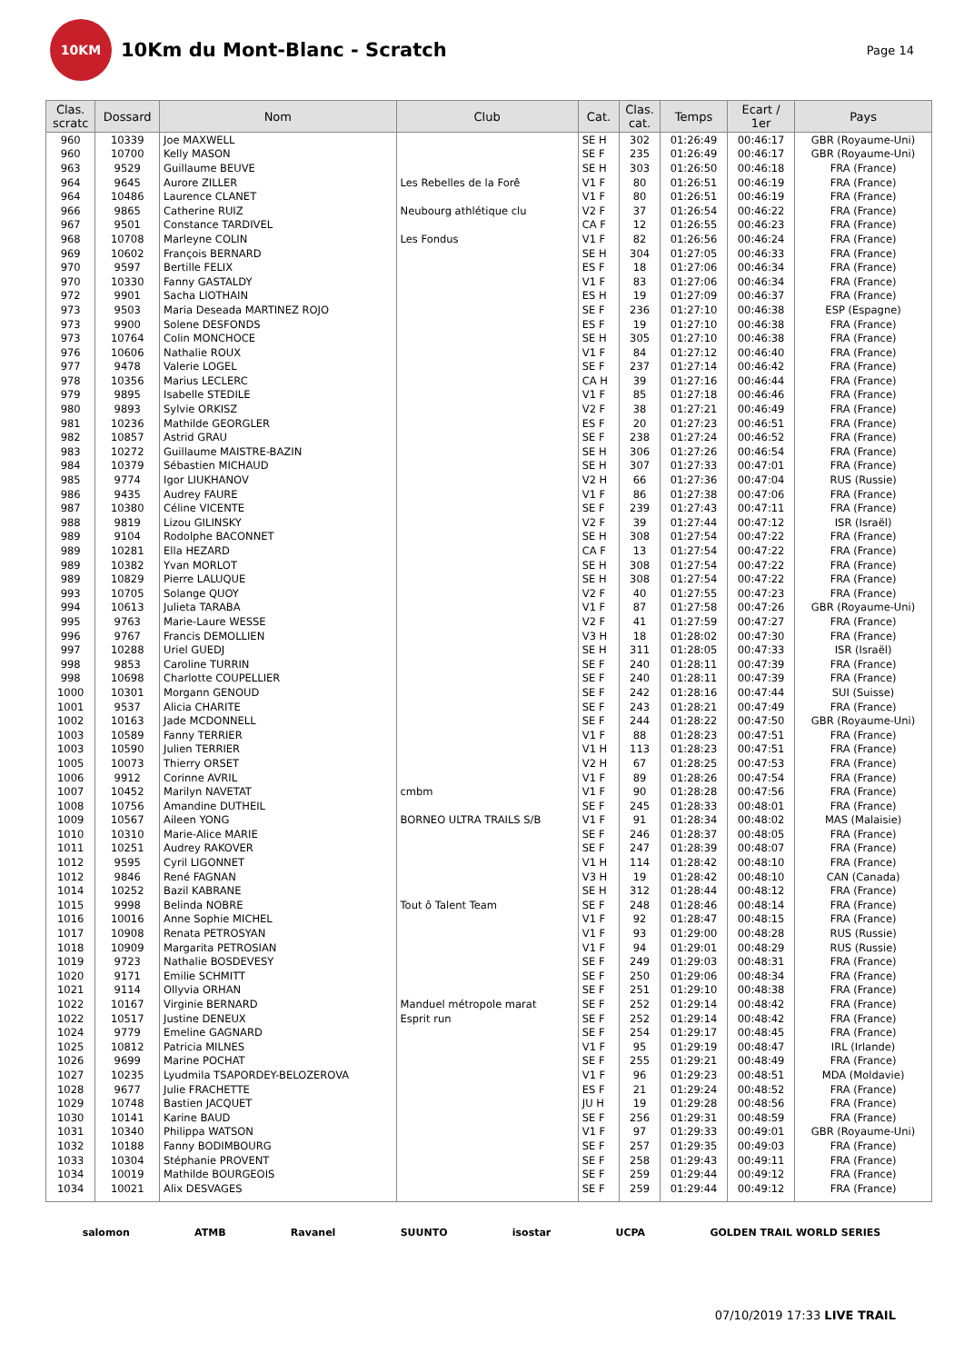10KM
10Km du Mont-Blanc - Scratch
Page 14
| Clas. scratc | Dossard | Nom | Club | Cat. | Clas. cat. | Temps | Ecart / 1er | Pays |
| --- | --- | --- | --- | --- | --- | --- | --- | --- |
| 960 | 10339 | Joe MAXWELL | | SE H | 302 | 01:26:49 | 00:46:17 | GBR (Royaume-Uni) |
| 960 | 10700 | Kelly MASON | | SE F | 235 | 01:26:49 | 00:46:17 | GBR (Royaume-Uni) |
| 963 | 9529 | Guillaume BEUVE | | SE H | 303 | 01:26:50 | 00:46:18 | FRA (France) |
| 964 | 9645 | Aurore ZILLER | Les Rebelles de la Forê | V1 F | 80 | 01:26:51 | 00:46:19 | FRA (France) |
| 964 | 10486 | Laurence CLANET | | V1 F | 80 | 01:26:51 | 00:46:19 | FRA (France) |
| 966 | 9865 | Catherine RUIZ | Neubourg athlétique clu | V2 F | 37 | 01:26:54 | 00:46:22 | FRA (France) |
| 967 | 9501 | Constance TARDIVEL | | CA F | 12 | 01:26:55 | 00:46:23 | FRA (France) |
| 968 | 10708 | Marleyne COLIN | Les Fondus | V1 F | 82 | 01:26:56 | 00:46:24 | FRA (France) |
| 969 | 10602 | François BERNARD | | SE H | 304 | 01:27:05 | 00:46:33 | FRA (France) |
| 970 | 9597 | Bertille FELIX | | ES F | 18 | 01:27:06 | 00:46:34 | FRA (France) |
| 970 | 10330 | Fanny GASTALDY | | V1 F | 83 | 01:27:06 | 00:46:34 | FRA (France) |
| 972 | 9901 | Sacha LIOTHAIN | | ES H | 19 | 01:27:09 | 00:46:37 | FRA (France) |
| 973 | 9503 | Maria Deseada MARTINEZ ROJO | | SE F | 236 | 01:27:10 | 00:46:38 | ESP (Espagne) |
| 973 | 9900 | Solene DESFONDS | | ES F | 19 | 01:27:10 | 00:46:38 | FRA (France) |
| 973 | 10764 | Colin MONCHOCE | | SE H | 305 | 01:27:10 | 00:46:38 | FRA (France) |
| 976 | 10606 | Nathalie ROUX | | V1 F | 84 | 01:27:12 | 00:46:40 | FRA (France) |
| 977 | 9478 | Valerie LOGEL | | SE F | 237 | 01:27:14 | 00:46:42 | FRA (France) |
| 978 | 10356 | Marius LECLERC | | CA H | 39 | 01:27:16 | 00:46:44 | FRA (France) |
| 979 | 9895 | Isabelle STEDILE | | V1 F | 85 | 01:27:18 | 00:46:46 | FRA (France) |
| 980 | 9893 | Sylvie ORKISZ | | V2 F | 38 | 01:27:21 | 00:46:49 | FRA (France) |
| 981 | 10236 | Mathilde GEORGLER | | ES F | 20 | 01:27:23 | 00:46:51 | FRA (France) |
| 982 | 10857 | Astrid GRAU | | SE F | 238 | 01:27:24 | 00:46:52 | FRA (France) |
| 983 | 10272 | Guillaume MAISTRE-BAZIN | | SE H | 306 | 01:27:26 | 00:46:54 | FRA (France) |
| 984 | 10379 | Sébastien MICHAUD | | SE H | 307 | 01:27:33 | 00:47:01 | FRA (France) |
| 985 | 9774 | Igor LIUKHANOV | | V2 H | 66 | 01:27:36 | 00:47:04 | RUS (Russie) |
| 986 | 9435 | Audrey FAURE | | V1 F | 86 | 01:27:38 | 00:47:06 | FRA (France) |
| 987 | 10380 | Céline VICENTE | | SE F | 239 | 01:27:43 | 00:47:11 | FRA (France) |
| 988 | 9819 | Lizou GILINSKY | | V2 F | 39 | 01:27:44 | 00:47:12 | ISR (Israël) |
| 989 | 9104 | Rodolphe BACONNET | | SE H | 308 | 01:27:54 | 00:47:22 | FRA (France) |
| 989 | 10281 | Ella HEZARD | | CA F | 13 | 01:27:54 | 00:47:22 | FRA (France) |
| 989 | 10382 | Yvan MORLOT | | SE H | 308 | 01:27:54 | 00:47:22 | FRA (France) |
| 989 | 10829 | Pierre LALUQUE | | SE H | 308 | 01:27:54 | 00:47:22 | FRA (France) |
| 993 | 10705 | Solange QUOY | | V2 F | 40 | 01:27:55 | 00:47:23 | FRA (France) |
| 994 | 10613 | Julieta TARABA | | V1 F | 87 | 01:27:58 | 00:47:26 | GBR (Royaume-Uni) |
| 995 | 9763 | Marie-Laure WESSE | | V2 F | 41 | 01:27:59 | 00:47:27 | FRA (France) |
| 996 | 9767 | Francis DEMOLLIEN | | V3 H | 18 | 01:28:02 | 00:47:30 | FRA (France) |
| 997 | 10288 | Uriel GUEDJ | | SE H | 311 | 01:28:05 | 00:47:33 | ISR (Israël) |
| 998 | 9853 | Caroline TURRIN | | SE F | 240 | 01:28:11 | 00:47:39 | FRA (France) |
| 998 | 10698 | Charlotte COUPELLIER | | SE F | 240 | 01:28:11 | 00:47:39 | FRA (France) |
| 1000 | 10301 | Morgann GENOUD | | SE F | 242 | 01:28:16 | 00:47:44 | SUI (Suisse) |
| 1001 | 9537 | Alicia CHARITE | | SE F | 243 | 01:28:21 | 00:47:49 | FRA (France) |
| 1002 | 10163 | Jade MCDONNELL | | SE F | 244 | 01:28:22 | 00:47:50 | GBR (Royaume-Uni) |
| 1003 | 10589 | Fanny TERRIER | | V1 F | 88 | 01:28:23 | 00:47:51 | FRA (France) |
| 1003 | 10590 | Julien TERRIER | | V1 H | 113 | 01:28:23 | 00:47:51 | FRA (France) |
| 1005 | 10073 | Thierry ORSET | | V2 H | 67 | 01:28:25 | 00:47:53 | FRA (France) |
| 1006 | 9912 | Corinne AVRIL | | V1 F | 89 | 01:28:26 | 00:47:54 | FRA (France) |
| 1007 | 10452 | Marilyn NAVETAT | cmbm | V1 F | 90 | 01:28:28 | 00:47:56 | FRA (France) |
| 1008 | 10756 | Amandine DUTHEIL | | SE F | 245 | 01:28:33 | 00:48:01 | FRA (France) |
| 1009 | 10567 | Aileen YONG | BORNEO ULTRA TRAILS S/B | V1 F | 91 | 01:28:34 | 00:48:02 | MAS (Malaisie) |
| 1010 | 10310 | Marie-Alice MARIE | | SE F | 246 | 01:28:37 | 00:48:05 | FRA (France) |
| 1011 | 10251 | Audrey RAKOVER | | SE F | 247 | 01:28:39 | 00:48:07 | FRA (France) |
| 1012 | 9595 | Cyril LIGONNET | | V1 H | 114 | 01:28:42 | 00:48:10 | FRA (France) |
| 1012 | 9846 | René FAGNAN | | V3 H | 19 | 01:28:42 | 00:48:10 | CAN (Canada) |
| 1014 | 10252 | Bazil KABRANE | | SE H | 312 | 01:28:44 | 00:48:12 | FRA (France) |
| 1015 | 9998 | Belinda NOBRE | Tout ô Talent Team | SE F | 248 | 01:28:46 | 00:48:14 | FRA (France) |
| 1016 | 10016 | Anne Sophie MICHEL | | V1 F | 92 | 01:28:47 | 00:48:15 | FRA (France) |
| 1017 | 10908 | Renata PETROSYAN | | V1 F | 93 | 01:29:00 | 00:48:28 | RUS (Russie) |
| 1018 | 10909 | Margarita PETROSIAN | | V1 F | 94 | 01:29:01 | 00:48:29 | RUS (Russie) |
| 1019 | 9723 | Nathalie BOSDEVESY | | SE F | 249 | 01:29:03 | 00:48:31 | FRA (France) |
| 1020 | 9171 | Emilie SCHMITT | | SE F | 250 | 01:29:06 | 00:48:34 | FRA (France) |
| 1021 | 9114 | Ollyvia ORHAN | | SE F | 251 | 01:29:10 | 00:48:38 | FRA (France) |
| 1022 | 10167 | Virginie BERNARD | Manduel métropole marat | SE F | 252 | 01:29:14 | 00:48:42 | FRA (France) |
| 1022 | 10517 | Justine DENEUX | Esprit run | SE F | 252 | 01:29:14 | 00:48:42 | FRA (France) |
| 1024 | 9779 | Emeline GAGNARD | | SE F | 254 | 01:29:17 | 00:48:45 | FRA (France) |
| 1025 | 10812 | Patricia MILNES | | V1 F | 95 | 01:29:19 | 00:48:47 | IRL (Irlande) |
| 1026 | 9699 | Marine POCHAT | | SE F | 255 | 01:29:21 | 00:48:49 | FRA (France) |
| 1027 | 10235 | Lyudmila TSAPORDEY-BELOZEROVA | | V1 F | 96 | 01:29:23 | 00:48:51 | MDA (Moldavie) |
| 1028 | 9677 | Julie FRACHETTE | | ES F | 21 | 01:29:24 | 00:48:52 | FRA (France) |
| 1029 | 10748 | Bastien JACQUET | | JU H | 19 | 01:29:28 | 00:48:56 | FRA (France) |
| 1030 | 10141 | Karine BAUD | | SE F | 256 | 01:29:31 | 00:48:59 | FRA (France) |
| 1031 | 10340 | Philippa WATSON | | V1 F | 97 | 01:29:33 | 00:49:01 | GBR (Royaume-Uni) |
| 1032 | 10188 | Fanny BODIMBOURG | | SE F | 257 | 01:29:35 | 00:49:03 | FRA (France) |
| 1033 | 10304 | Stéphanie PROVENT | | SE F | 258 | 01:29:43 | 00:49:11 | FRA (France) |
| 1034 | 10019 | Mathilde BOURGEOIS | | SE F | 259 | 01:29:44 | 00:49:12 | FRA (France) |
| 1034 | 10021 | Alix DESVAGES | | SE F | 259 | 01:29:44 | 00:49:12 | FRA (France) |
salomon ATMB Ravanel SUUNTO isostar UCPA GOLDEN TRAIL WORLD SERIES
07/10/2019 17:33 LIVE TRAIL